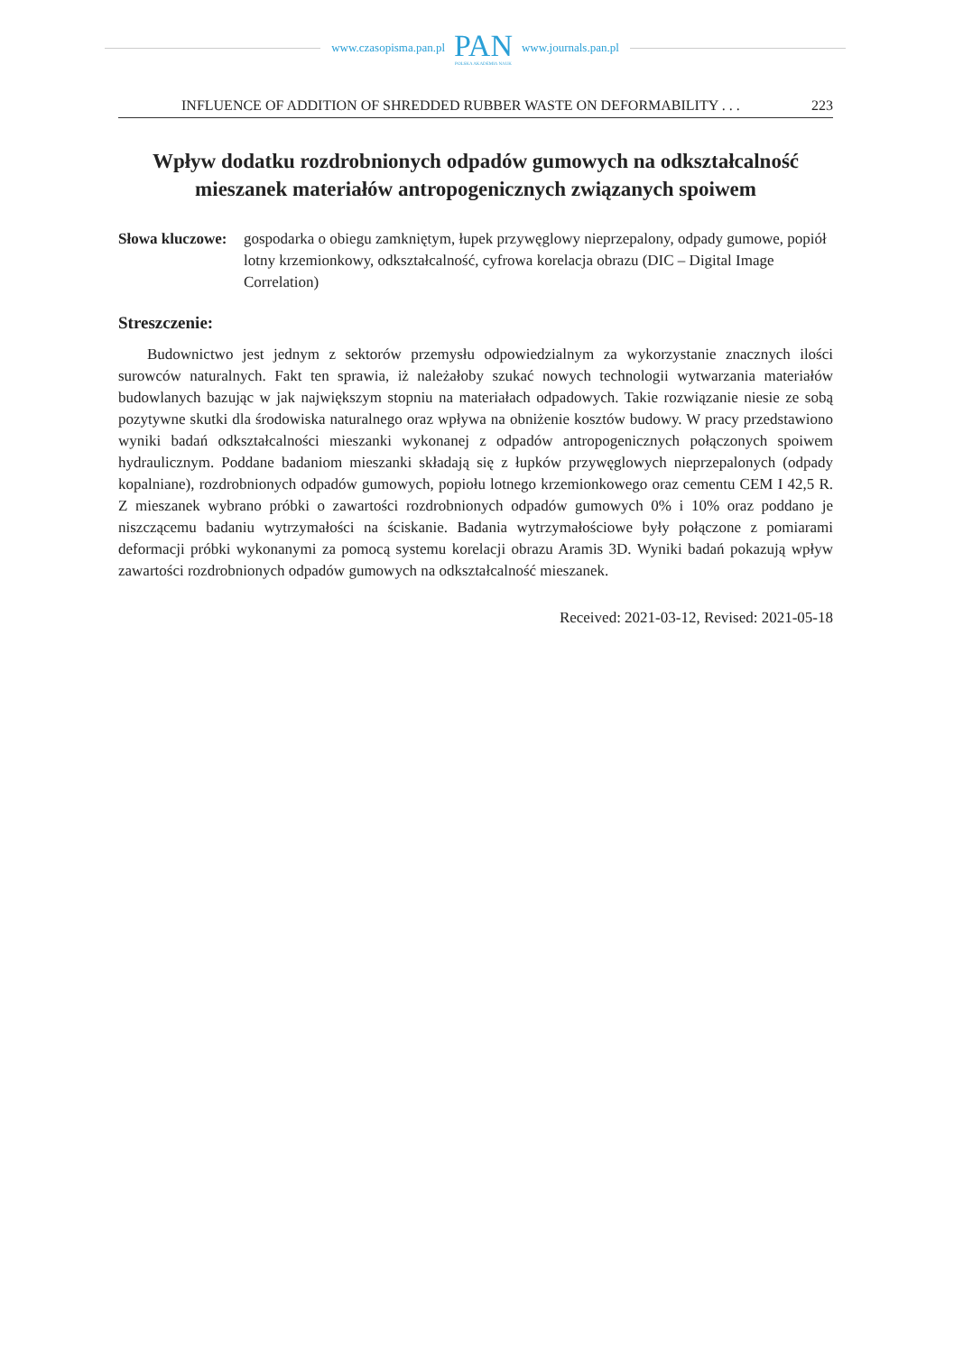www.czasopisma.pan.pl
PAN
POLSKA AKADEMIA NAUK
www.journals.pan.pl
INFLUENCE OF ADDITION OF SHREDDED RUBBER WASTE ON DEFORMABILITY . . . 223
Wpływ dodatku rozdrobnionych odpadów gumowych na odkształcalność mieszanek materiałów antropogenicznych związanych spoiwem
Słowa kluczowe: gospodarka o obiegu zamkniętym, łupek przywęglowy nieprzepalony, odpady gumowe, popiół lotny krzemionkowy, odkształcalność, cyfrowa korelacja obrazu (DIC – Digital Image Correlation)
Streszczenie:
Budownictwo jest jednym z sektorów przemysłu odpowiedzialnym za wykorzystanie znacznych ilości surowców naturalnych. Fakt ten sprawia, iż należałoby szukać nowych technologii wytwarzania materiałów budowlanych bazując w jak największym stopniu na materiałach odpadowych. Takie rozwiązanie niesie ze sobą pozytywne skutki dla środowiska naturalnego oraz wpływa na obniżenie kosztów budowy. W pracy przedstawiono wyniki badań odkształcalności mieszanki wykonanej z odpadów antropogenicznych połączonych spoiwem hydraulicznym. Poddane badaniom mieszanki składają się z łupków przywęglowych nieprzepalonych (odpady kopalniane), rozdrobnionych odpadów gumowych, popiołu lotnego krzemionkowego oraz cementu CEM I 42,5 R. Z mieszanek wybrano próbki o zawartości rozdrobnionych odpadów gumowych 0% i 10% oraz poddano je niszczącemu badaniu wytrzymałości na ściskanie. Badania wytrzymałościowe były połączone z pomiarami deformacji próbki wykonanymi za pomocą systemu korelacji obrazu Aramis 3D. Wyniki badań pokazują wpływ zawartości rozdrobnionych odpadów gumowych na odkształcalność mieszanek.
Received: 2021-03-12, Revised: 2021-05-18